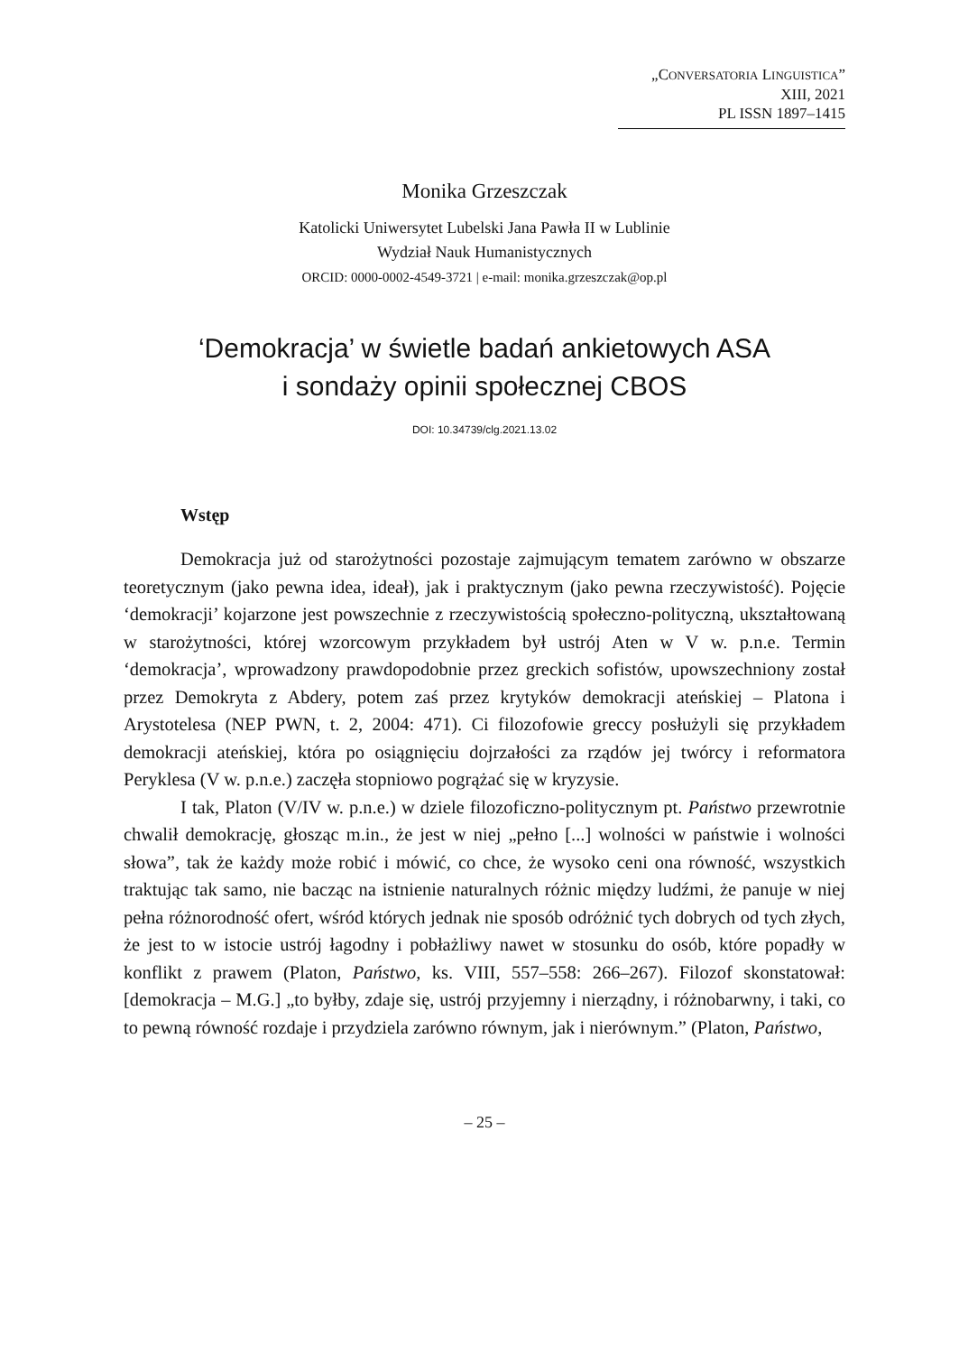„CONVERSATORIA LINGUISTICA”
XIII, 2021
PL ISSN 1897–1415
Monika Grzeszczak
Katolicki Uniwersytet Lubelski Jana Pawła II w Lublinie
Wydział Nauk Humanistycznych
ORCID: 0000-0002-4549-3721 | e-mail: monika.grzeszczak@op.pl
‘Demokracja’ w świetle badań ankietowych ASA
i sondaży opinii społecznej CBOS
DOI: 10.34739/clg.2021.13.02
Wstęp
Demokracja już od starożytności pozostaje zajmującym tematem zarówno w obszarze teoretycznym (jako pewna idea, ideał), jak i praktycznym (jako pewna rzeczywistość). Pojęcie ‘demokracji’ kojarzone jest powszechnie z rzeczywistością społeczno-polityczną, ukształtowaną w starożytności, której wzorcowym przykładem był ustrój Aten w V w. p.n.e. Termin ‘demokracja’, wprowadzony prawdopodobnie przez greckich sofistów, upowszechniony został przez Demokryta z Abdery, potem zaś przez krytyków demokracji ateńskiej – Platona i Arystotelesa (NEP PWN, t. 2, 2004: 471). Ci filozofowie greccy posłużyli się przykładem demokracji ateńskiej, która po osiągnięciu dojrzałości za rządów jej twórcy i reformatora Peryklesa (V w. p.n.e.) zaczęła stopniowo pogrążać się w kryzysie.
I tak, Platon (V/IV w. p.n.e.) w dziele filozoficzno-politycznym pt. Państwo przewrotnie chwalił demokrację, głosząc m.in., że jest w niej „pełno [...] wolności w państwie i wolności słowa”, tak że każdy może robić i mówić, co chce, że wysoko ceni ona równość, wszystkich traktując tak samo, nie bacząc na istnienie naturalnych różnic między ludźmi, że panuje w niej pełna różnorodność ofert, wśród których jednak nie sposób odróżnić tych dobrych od tych złych, że jest to w istocie ustrój łagodny i pobłażliwy nawet w stosunku do osób, które popadły w konflikt z prawem (Platon, Państwo, ks. VIII, 557–558: 266–267). Filozof skonstatował: [demokracja – M.G.] „to byłby, zdaje się, ustrój przyjemny i nierządny, i różnobarwny, i taki, co to pewną równość rozdaje i przydziela zarówno równym, jak i nierównym.” (Platon, Państwo,
– 25 –